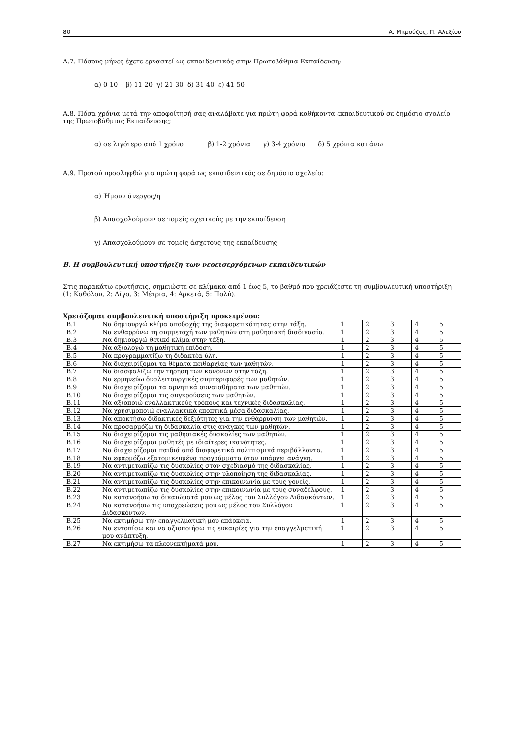80 Α. Μπρούζος, Π. Αλεξίου
Α.7. Πόσους μήνες έχετε εργαστεί ως εκπαιδευτικός στην Πρωτοβάθμια Εκπαίδευση;
α) 0-10 β) 11-20 γ) 21-30 δ) 31-40 ε) 41-50
Α.8. Πόσα χρόνια μετά την αποφοίτησή σας αναλάβατε για πρώτη φορά καθήκοντα εκπαιδευτικού σε δημόσιο σχολείο της Πρωτοβάθμιας Εκπαίδευσης;
α) σε λιγότερο από 1 χρόνο β) 1-2 χρόνια γ) 3-4 χρόνια δ) 5 χρόνια και άνω
Α.9. Προτού προσληφθώ για πρώτη φορά ως εκπαιδευτικός σε δημόσιο σχολείο:
α) Ήμουν άνεργος/η
β) Απασχολούμουν σε τομείς σχετικούς με την εκπαίδευση
γ) Απασχολούμουν σε τομείς άσχετους της εκπαίδευσης
Β. Η συμβουλευτική υποστήριξη των νεοεισερχόμενων εκπαιδευτικών
Στις παρακάτω ερωτήσεις, σημειώστε σε κλίμακα από 1 έως 5, το βαθμό που χρειάζεστε τη συμβουλευτική υποστήριξη (1: Καθόλου, 2: Λίγο, 3: Μέτρια, 4: Αρκετά, 5: Πολύ).
Χρειάζομαι συμβουλευτική υποστήριξη προκειμένου:
| Β.1 | Να δημιουργώ κλίμα αποδοχής της διαφορετικότητας στην τάξη. | 1 | 2 | 3 | 4 | 5 |
| Β.2 | Να ενθαρρύνω τη συμμετοχή των μαθητών στη μαθησιακή διαδικασία. | 1 | 2 | 3 | 4 | 5 |
| Β.3 | Να δημιουργώ θετικό κλίμα στην τάξη. | 1 | 2 | 3 | 4 | 5 |
| Β.4 | Να αξιολογώ τη μαθητική επίδοση. | 1 | 2 | 3 | 4 | 5 |
| Β.5 | Να προγραμματίζω τη διδακτέα ύλη. | 1 | 2 | 3 | 4 | 5 |
| Β.6 | Να διαχειρίζομαι τα θέματα πειθαρχίας των μαθητών. | 1 | 2 | 3 | 4 | 5 |
| Β.7 | Να διασφαλίζω την τήρηση των κανόνων στην τάξη. | 1 | 2 | 3 | 4 | 5 |
| Β.8 | Να ερμηνεύω δυσλειτουργικές συμπεριφορές των μαθητών. | 1 | 2 | 3 | 4 | 5 |
| Β.9 | Να διαχειρίζομαι τα αρνητικά συναισθήματα των μαθητών. | 1 | 2 | 3 | 4 | 5 |
| Β.10 | Να διαχειρίζομαι τις συγκρούσεις των μαθητών. | 1 | 2 | 3 | 4 | 5 |
| Β.11 | Να αξιοποιώ εναλλακτικούς τρόπους και τεχνικές διδασκαλίας. | 1 | 2 | 3 | 4 | 5 |
| Β.12 | Να χρησιμοποιώ εναλλακτικά εποπτικά μέσα διδασκαλίας. | 1 | 2 | 3 | 4 | 5 |
| Β.13 | Να αποκτήσω διδακτικές δεξιότητες για την ενθάρρυνση των μαθητών. | 1 | 2 | 3 | 4 | 5 |
| Β.14 | Να προσαρμόζω τη διδασκαλία στις ανάγκες των μαθητών. | 1 | 2 | 3 | 4 | 5 |
| Β.15 | Να διαχειρίζομαι τις μαθησιακές δυσκολίες των μαθητών. | 1 | 2 | 3 | 4 | 5 |
| Β.16 | Να διαχειρίζομαι μαθητές με ιδιαίτερες ικανότητες. | 1 | 2 | 3 | 4 | 5 |
| Β.17 | Να διαχειρίζομαι παιδιά από διαφορετικά πολιτισμικά περιβάλλοντα. | 1 | 2 | 3 | 4 | 5 |
| Β.18 | Να εφαρμόζω εξατομικευμένα προγράμματα όταν υπάρχει ανάγκη. | 1 | 2 | 3 | 4 | 5 |
| Β.19 | Να αντιμετωπίζω τις δυσκολίες στον σχεδιασμό της διδασκαλίας. | 1 | 2 | 3 | 4 | 5 |
| Β.20 | Να αντιμετωπίζω τις δυσκολίες στην υλοποίηση της διδασκαλίας. | 1 | 2 | 3 | 4 | 5 |
| Β.21 | Να αντιμετωπίζω τις δυσκολίες στην επικοινωνία με τους γονείς. | 1 | 2 | 3 | 4 | 5 |
| Β.22 | Να αντιμετωπίζω τις δυσκολίες στην επικοινωνία με τους συναδέλφους. | 1 | 2 | 3 | 4 | 5 |
| Β.23 | Να κατανοήσω τα δικαιώματά μου ως μέλος του Συλλόγου Διδασκόντων. | 1 | 2 | 3 | 4 | 5 |
| Β.24 | Να κατανοήσω τις υποχρεώσεις μου ως μέλος του Συλλόγου Διδασκόντων. | 1 | 2 | 3 | 4 | 5 |
| Β.25 | Να εκτιμήσω την επαγγελματική μου επάρκεια. | 1 | 2 | 3 | 4 | 5 |
| Β.26 | Να εντοπίσω και να αξιοποιήσω τις ευκαιρίες για την επαγγελματική μου ανάπτυξη. | 1 | 2 | 3 | 4 | 5 |
| Β.27 | Να εκτιμήσω τα πλεονεκτήματά μου. | 1 | 2 | 3 | 4 | 5 |